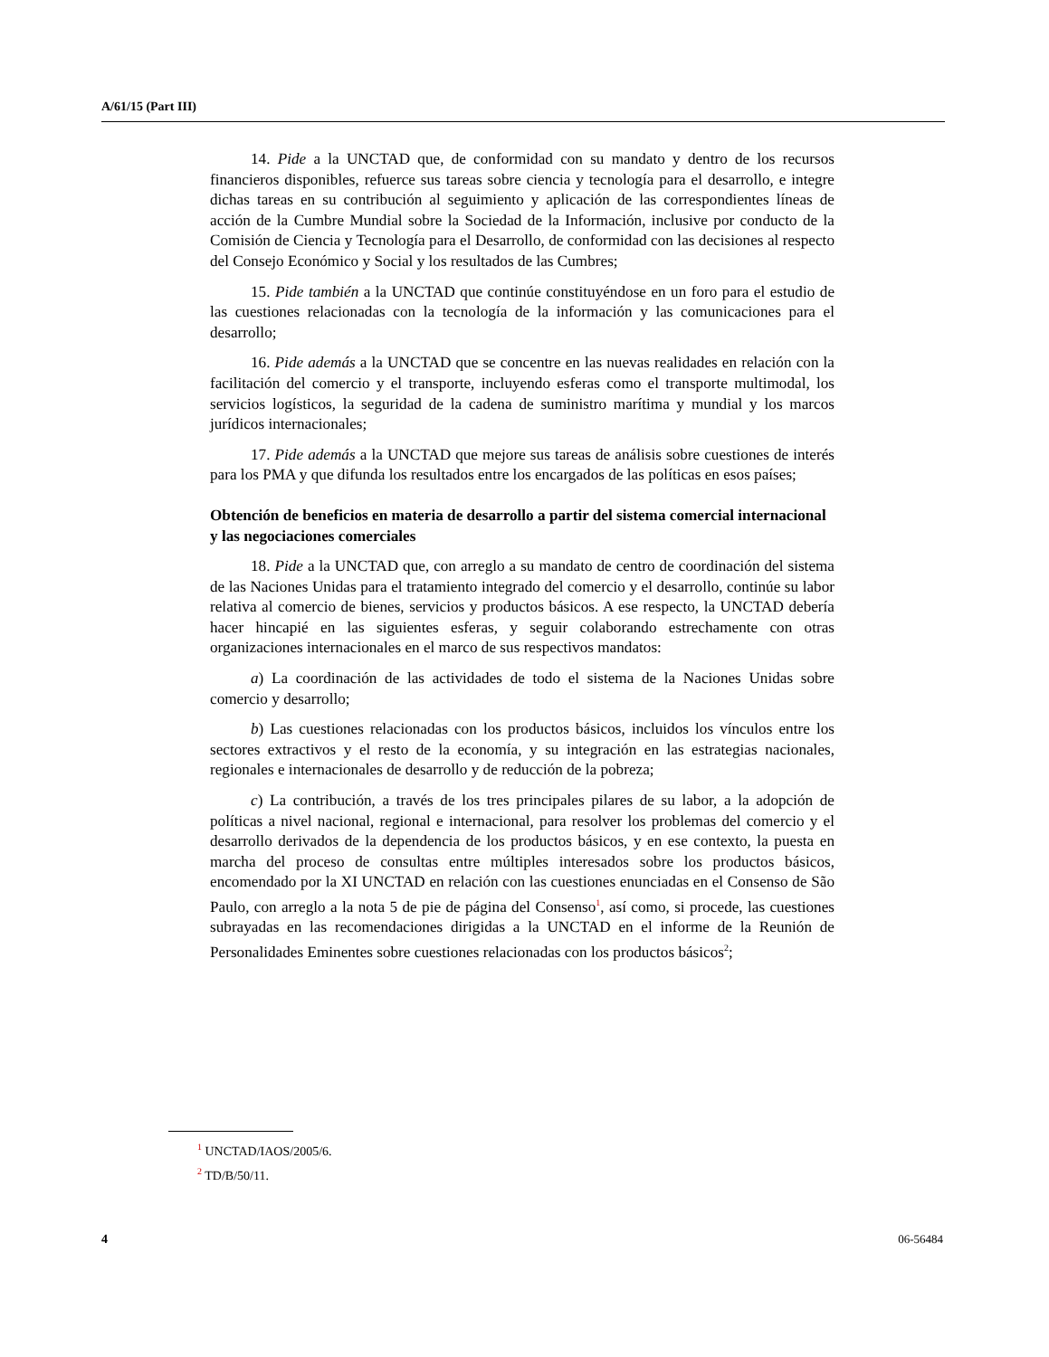A/61/15 (Part III)
14. Pide a la UNCTAD que, de conformidad con su mandato y dentro de los recursos financieros disponibles, refuerce sus tareas sobre ciencia y tecnología para el desarrollo, e integre dichas tareas en su contribución al seguimiento y aplicación de las correspondientes líneas de acción de la Cumbre Mundial sobre la Sociedad de la Información, inclusive por conducto de la Comisión de Ciencia y Tecnología para el Desarrollo, de conformidad con las decisiones al respecto del Consejo Económico y Social y los resultados de las Cumbres;
15. Pide también a la UNCTAD que continúe constituyéndose en un foro para el estudio de las cuestiones relacionadas con la tecnología de la información y las comunicaciones para el desarrollo;
16. Pide además a la UNCTAD que se concentre en las nuevas realidades en relación con la facilitación del comercio y el transporte, incluyendo esferas como el transporte multimodal, los servicios logísticos, la seguridad de la cadena de suministro marítima y mundial y los marcos jurídicos internacionales;
17. Pide además a la UNCTAD que mejore sus tareas de análisis sobre cuestiones de interés para los PMA y que difunda los resultados entre los encargados de las políticas en esos países;
Obtención de beneficios en materia de desarrollo a partir del sistema comercial internacional y las negociaciones comerciales
18. Pide a la UNCTAD que, con arreglo a su mandato de centro de coordinación del sistema de las Naciones Unidas para el tratamiento integrado del comercio y el desarrollo, continúe su labor relativa al comercio de bienes, servicios y productos básicos. A ese respecto, la UNCTAD debería hacer hincapié en las siguientes esferas, y seguir colaborando estrechamente con otras organizaciones internacionales en el marco de sus respectivos mandatos:
a) La coordinación de las actividades de todo el sistema de la Naciones Unidas sobre comercio y desarrollo;
b) Las cuestiones relacionadas con los productos básicos, incluidos los vínculos entre los sectores extractivos y el resto de la economía, y su integración en las estrategias nacionales, regionales e internacionales de desarrollo y de reducción de la pobreza;
c) La contribución, a través de los tres principales pilares de su labor, a la adopción de políticas a nivel nacional, regional e internacional, para resolver los problemas del comercio y el desarrollo derivados de la dependencia de los productos básicos, y en ese contexto, la puesta en marcha del proceso de consultas entre múltiples interesados sobre los productos básicos, encomendado por la XI UNCTAD en relación con las cuestiones enunciadas en el Consenso de São Paulo, con arreglo a la nota 5 de pie de página del Consenso<sup>1</sup>, así como, si procede, las cuestiones subrayadas en las recomendaciones dirigidas a la UNCTAD en el informe de la Reunión de Personalidades Eminentes sobre cuestiones relacionadas con los productos básicos<sup>2</sup>;
<sup>1</sup> UNCTAD/IAOS/2005/6.
<sup>2</sup> TD/B/50/11.
4 06-56484